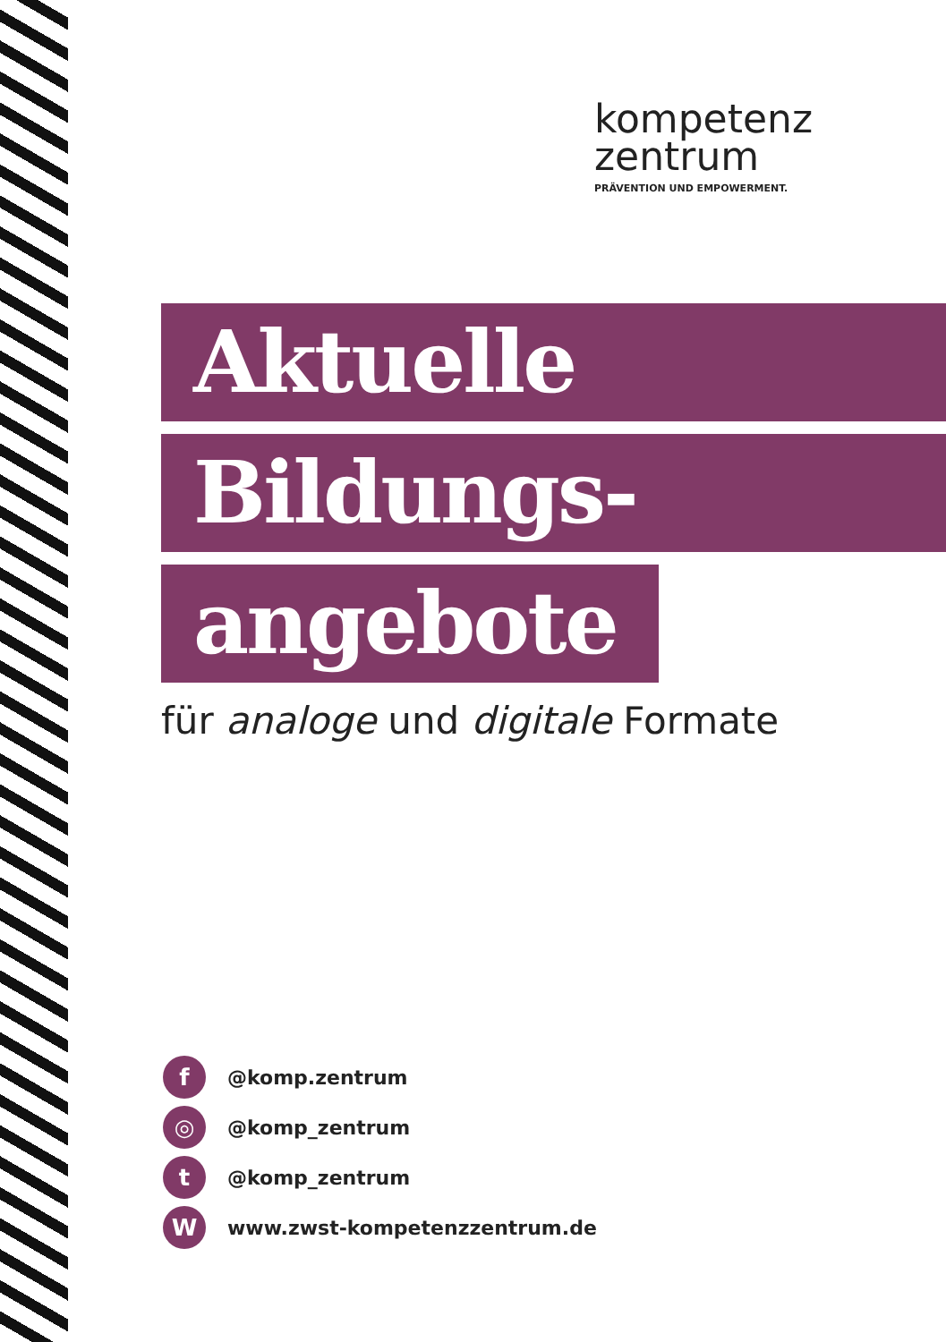kompetenz
zentrum
PRÄVENTION UND EMPOWERMENT.
Aktuelle
Bildungs-
angebote
für analoge und digitale Formate
f @komp.zentrum
◎ @komp_zentrum
t @komp_zentrum
Wwww.zwst-kompetenzzentrum.de